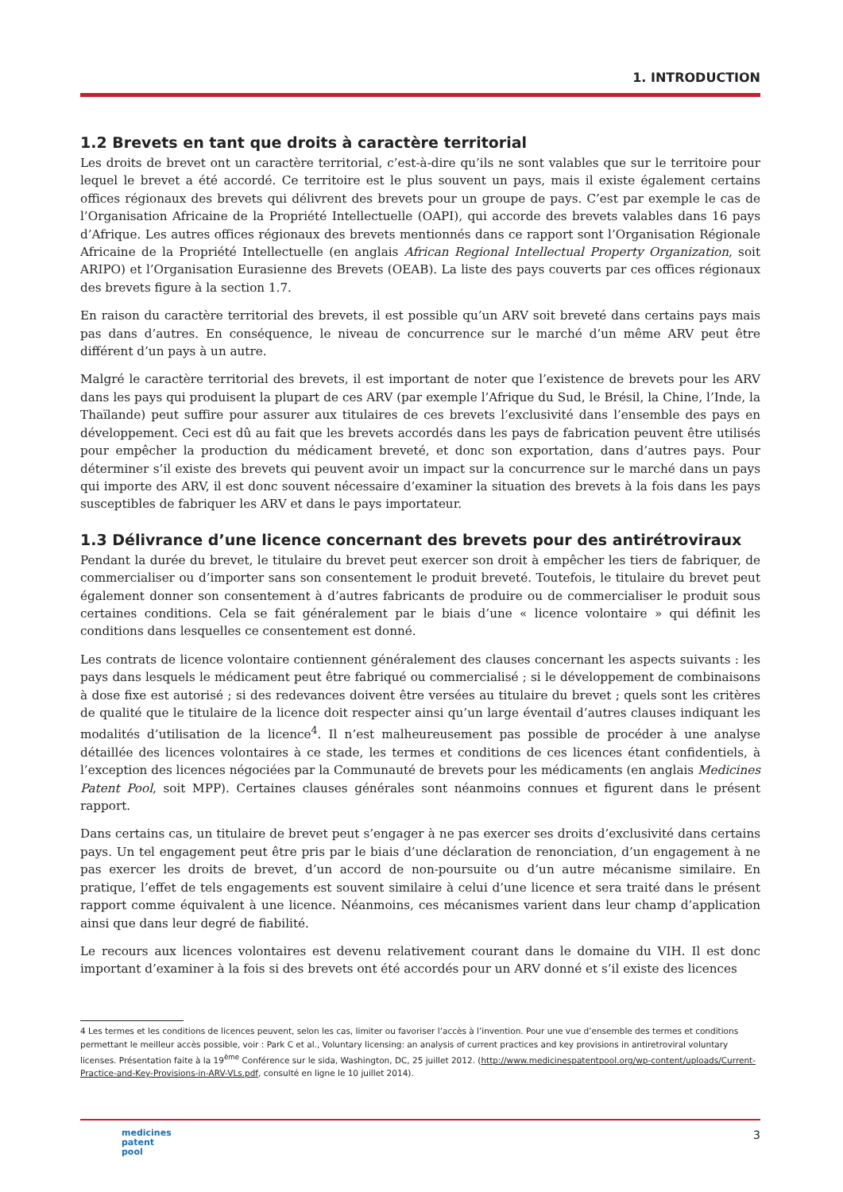1. INTRODUCTION
1.2 Brevets en tant que droits à caractère territorial
Les droits de brevet ont un caractère territorial, c’est-à-dire qu’ils ne sont valables que sur le territoire pour lequel le brevet a été accordé. Ce territoire est le plus souvent un pays, mais il existe également certains offices régionaux des brevets qui délivrent des brevets pour un groupe de pays. C’est par exemple le cas de l’Organisation Africaine de la Propriété Intellectuelle (OAPI), qui accorde des brevets valables dans 16 pays d’Afrique. Les autres offices régionaux des brevets mentionnés dans ce rapport sont l’Organisation Régionale Africaine de la Propriété Intellectuelle (en anglais African Regional Intellectual Property Organization, soit ARIPO) et l’Organisation Eurasienne des Brevets (OEAB). La liste des pays couverts par ces offices régionaux des brevets figure à la section 1.7.
En raison du caractère territorial des brevets, il est possible qu’un ARV soit breveté dans certains pays mais pas dans d’autres. En conséquence, le niveau de concurrence sur le marché d’un même ARV peut être différent d’un pays à un autre.
Malgré le caractère territorial des brevets, il est important de noter que l’existence de brevets pour les ARV dans les pays qui produisent la plupart de ces ARV (par exemple l’Afrique du Sud, le Brésil, la Chine, l’Inde, la Thaïlande) peut suffire pour assurer aux titulaires de ces brevets l’exclusivité dans l’ensemble des pays en développement. Ceci est dû au fait que les brevets accordés dans les pays de fabrication peuvent être utilisés pour empêcher la production du médicament breveté, et donc son exportation, dans d’autres pays. Pour déterminer s’il existe des brevets qui peuvent avoir un impact sur la concurrence sur le marché dans un pays qui importe des ARV, il est donc souvent nécessaire d’examiner la situation des brevets à la fois dans les pays susceptibles de fabriquer les ARV et dans le pays importateur.
1.3 Délivrance d’une licence concernant des brevets pour des antirétroviraux
Pendant la durée du brevet, le titulaire du brevet peut exercer son droit à empêcher les tiers de fabriquer, de commercialiser ou d’importer sans son consentement le produit breveté. Toutefois, le titulaire du brevet peut également donner son consentement à d’autres fabricants de produire ou de commercialiser le produit sous certaines conditions. Cela se fait généralement par le biais d’une « licence volontaire » qui définit les conditions dans lesquelles ce consentement est donné.
Les contrats de licence volontaire contiennent généralement des clauses concernant les aspects suivants : les pays dans lesquels le médicament peut être fabriqué ou commercialisé ; si le développement de combinaisons à dose fixe est autorisé ; si des redevances doivent être versées au titulaire du brevet ; quels sont les critères de qualité que le titulaire de la licence doit respecter ainsi qu’un large éventail d’autres clauses indiquant les modalités d’utilisation de la licence<sup>4</sup>. Il n’est malheureusement pas possible de procéder à une analyse détaillée des licences volontaires à ce stade, les termes et conditions de ces licences étant confidentiels, à l’exception des licences négociées par la Communauté de brevets pour les médicaments (en anglais Medicines Patent Pool, soit MPP). Certaines clauses générales sont néanmoins connues et figurent dans le présent rapport.
Dans certains cas, un titulaire de brevet peut s’engager à ne pas exercer ses droits d’exclusivité dans certains pays. Un tel engagement peut être pris par le biais d’une déclaration de renonciation, d’un engagement à ne pas exercer les droits de brevet, d’un accord de non-poursuite ou d’un autre mécanisme similaire. En pratique, l’effet de tels engagements est souvent similaire à celui d’une licence et sera traité dans le présent rapport comme équivalent à une licence. Néanmoins, ces mécanismes varient dans leur champ d’application ainsi que dans leur degré de fiabilité.
Le recours aux licences volontaires est devenu relativement courant dans le domaine du VIH. Il est donc important d’examiner à la fois si des brevets ont été accordés pour un ARV donné et s’il existe des licences
4 Les termes et les conditions de licences peuvent, selon les cas, limiter ou favoriser l’accès à l’invention. Pour une vue d’ensemble des termes et conditions permettant le meilleur accès possible, voir : Park C et al., Voluntary licensing: an analysis of current practices and key provisions in antiretroviral voluntary licenses. Présentation faite à la 19<sup>ème</sup> Conférence sur le sida, Washington, DC, 25 juillet 2012. (http://www.medicinespatentpool.org/wp-content/uploads/Current-Practice-and-Key-Provisions-in-ARV-VLs.pdf, consulté en ligne le 10 juillet 2014).
medicines
patent
pool
3